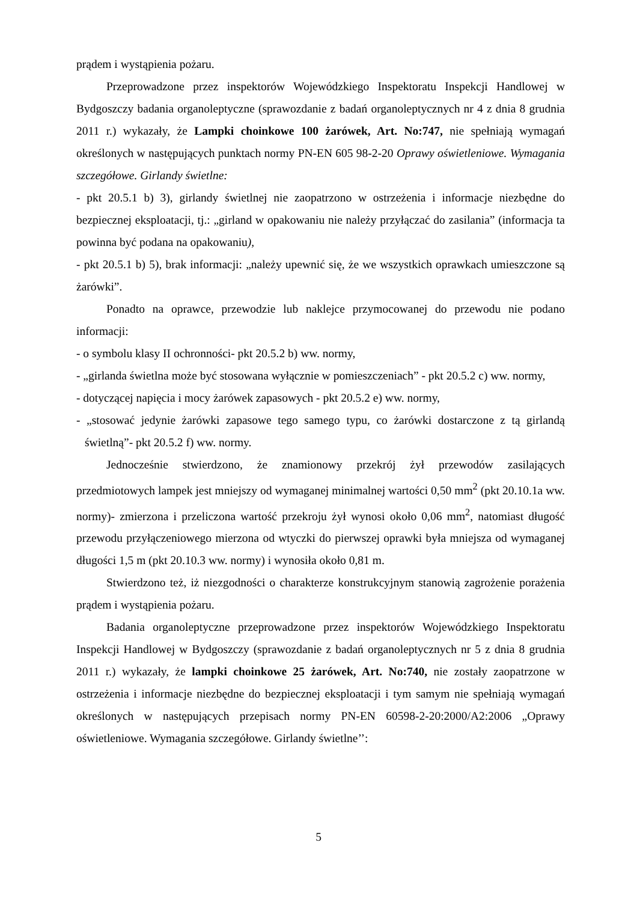prądem i wystąpienia pożaru.
Przeprowadzone przez inspektorów Wojewódzkiego Inspektoratu Inspekcji Handlowej w Bydgoszczy badania organoleptyczne (sprawozdanie z badań organoleptycznych nr 4 z dnia 8 grudnia 2011 r.) wykazały, że Lampki choinkowe 100 żarówek, Art. No:747, nie spełniają wymagań określonych w następujących punktach normy PN-EN 605 98-2-20 Oprawy oświetleniowe. Wymagania szczegółowe. Girlandy świetlne:
- pkt 20.5.1 b) 3), girlandy świetlnej nie zaopatrzono w ostrzeżenia i informacje niezbędne do bezpiecznej eksploatacji, tj.: „girland w opakowaniu nie należy przyłączać do zasilania” (informacja ta powinna być podana na opakowaniu),
- pkt 20.5.1 b) 5), brak informacji: „należy upewnić się, że we wszystkich oprawkach umieszczone są żarówki”.
Ponadto na oprawce, przewodzie lub naklejce przymocowanej do przewodu nie podano informacji:
- o symbolu klasy II ochronności- pkt 20.5.2 b) ww. normy,
- „girlanda świetlna może być stosowana wyłącznie w pomieszczeniach” - pkt 20.5.2 c) ww. normy,
- dotyczącej napięcia i mocy żarówek zapasowych - pkt 20.5.2 e) ww. normy,
- „stosować jedynie żarówki zapasowe tego samego typu, co żarówki dostarczone z tą girlandą świetlną”- pkt 20.5.2 f) ww. normy.
Jednocześnie stwierdzono, że znamionowy przekrój żył przewodów zasilających przedmiotowych lampek jest mniejszy od wymaganej minimalnej wartości 0,50 mm<sup>2</sup> (pkt 20.10.1a ww. normy)- zmierzona i przeliczona wartość przekroju żył wynosi około 0,06 mm<sup>2</sup>, natomiast długość przewodu przyłączeniowego mierzona od wtyczki do pierwszej oprawki była mniejsza od wymaganej długości 1,5 m (pkt 20.10.3 ww. normy) i wynosiła około 0,81 m.
Stwierdzono też, iż niezgodności o charakterze konstrukcyjnym stanowią zagrożenie porażenia prądem i wystąpienia pożaru.
Badania organoleptyczne przeprowadzone przez inspektorów Wojewódzkiego Inspektoratu Inspekcji Handlowej w Bydgoszczy (sprawozdanie z badań organoleptycznych nr 5 z dnia 8 grudnia 2011 r.) wykazały, że lampki choinkowe 25 żarówek, Art. No:740, nie zostały zaopatrzone w ostrzeżenia i informacje niezbędne do bezpiecznej eksploatacji i tym samym nie spełniają wymagań określonych w następujących przepisach normy PN-EN 60598-2-20:2000/A2:2006 „Oprawy oświetleniowe. Wymagania szczegółowe. Girlandy świetlne’’:
5